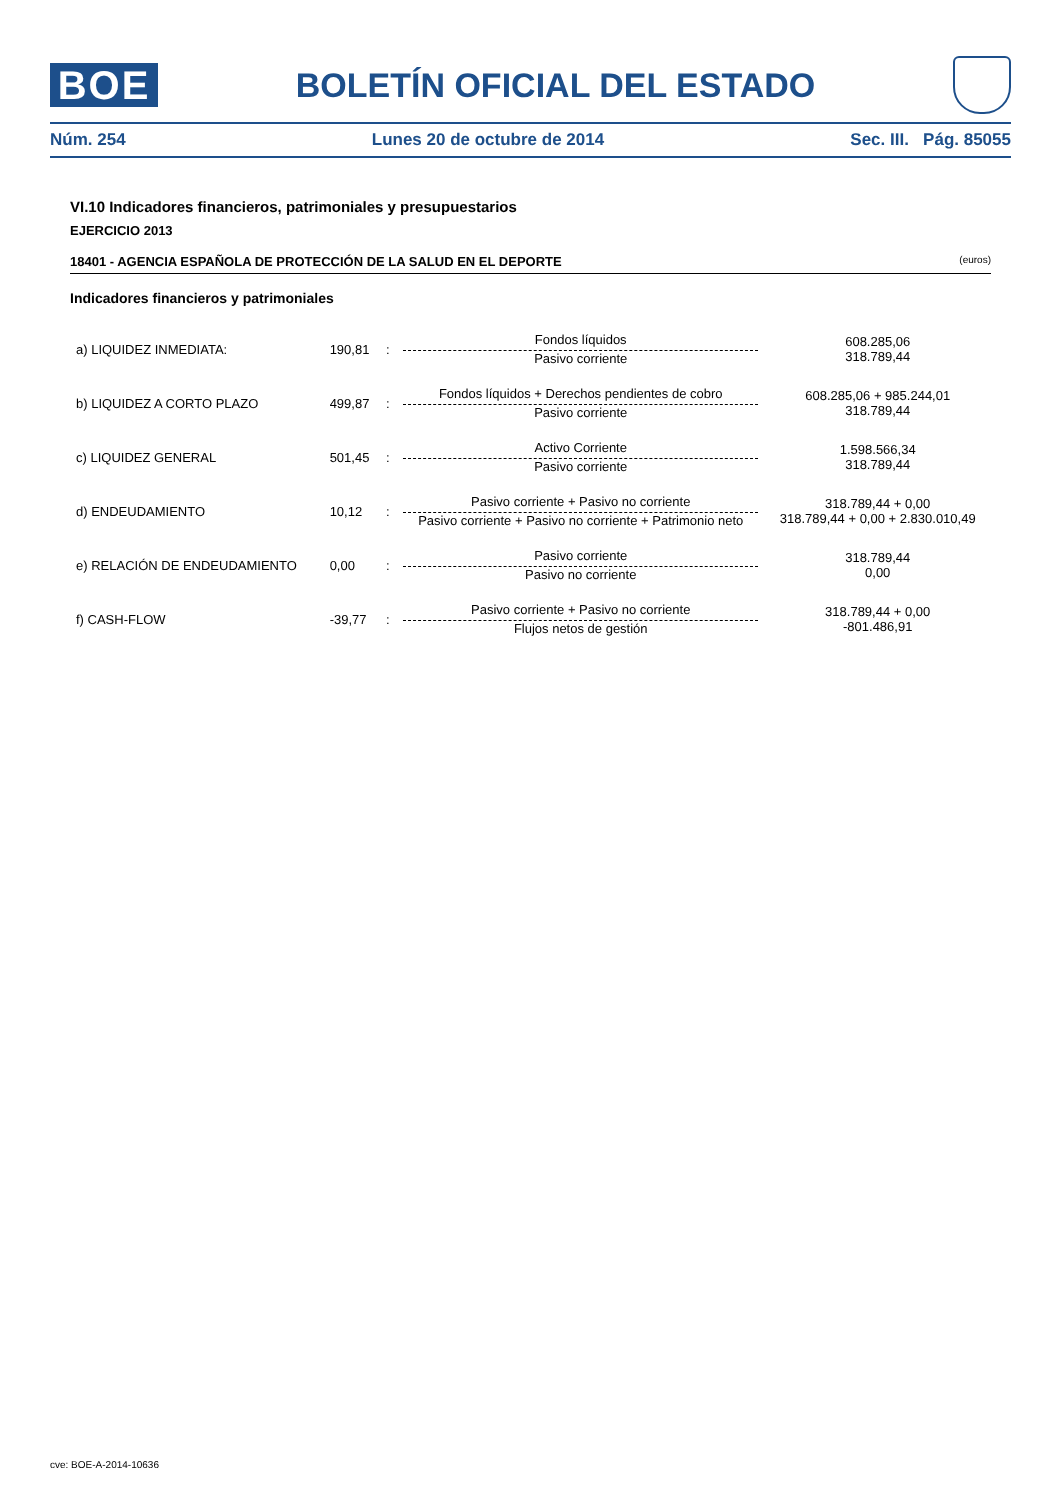BOE
BOLETÍN OFICIAL DEL ESTADO
Núm. 254 Lunes 20 de octubre de 2014 Sec. III. Pág. 85055
VI.10 Indicadores financieros, patrimoniales y presupuestarios
EJERCICIO 2013
18401 - AGENCIA ESPAÑOLA DE PROTECCIÓN DE LA SALUD EN EL DEPORTE (euros)
Indicadores financieros y patrimoniales
| a) LIQUIDEZ INMEDIATA: | 190,81 | : | Fondos líquidos Pasivo corriente | 608.285,06 318.789,44 |
| b) LIQUIDEZ A CORTO PLAZO | 499,87 | : | Fondos líquidos + Derechos pendientes de cobro Pasivo corriente | 608.285,06 + 985.244,01 318.789,44 |
| c) LIQUIDEZ GENERAL | 501,45 | : | Activo Corriente Pasivo corriente | 1.598.566,34 318.789,44 |
| d) ENDEUDAMIENTO | 10,12 | : | Pasivo corriente + Pasivo no corriente Pasivo corriente + Pasivo no corriente + Patrimonio neto | 318.789,44 + 0,00 318.789,44 + 0,00 + 2.830.010,49 |
| e) RELACIÓN DE ENDEUDAMIENTO | 0,00 | : | Pasivo corriente Pasivo no corriente | 318.789,44 0,00 |
| f) CASH-FLOW | -39,77 | : | Pasivo corriente + Pasivo no corriente Flujos netos de gestión | 318.789,44 + 0,00 -801.486,91 |
cve: BOE-A-2014-10636